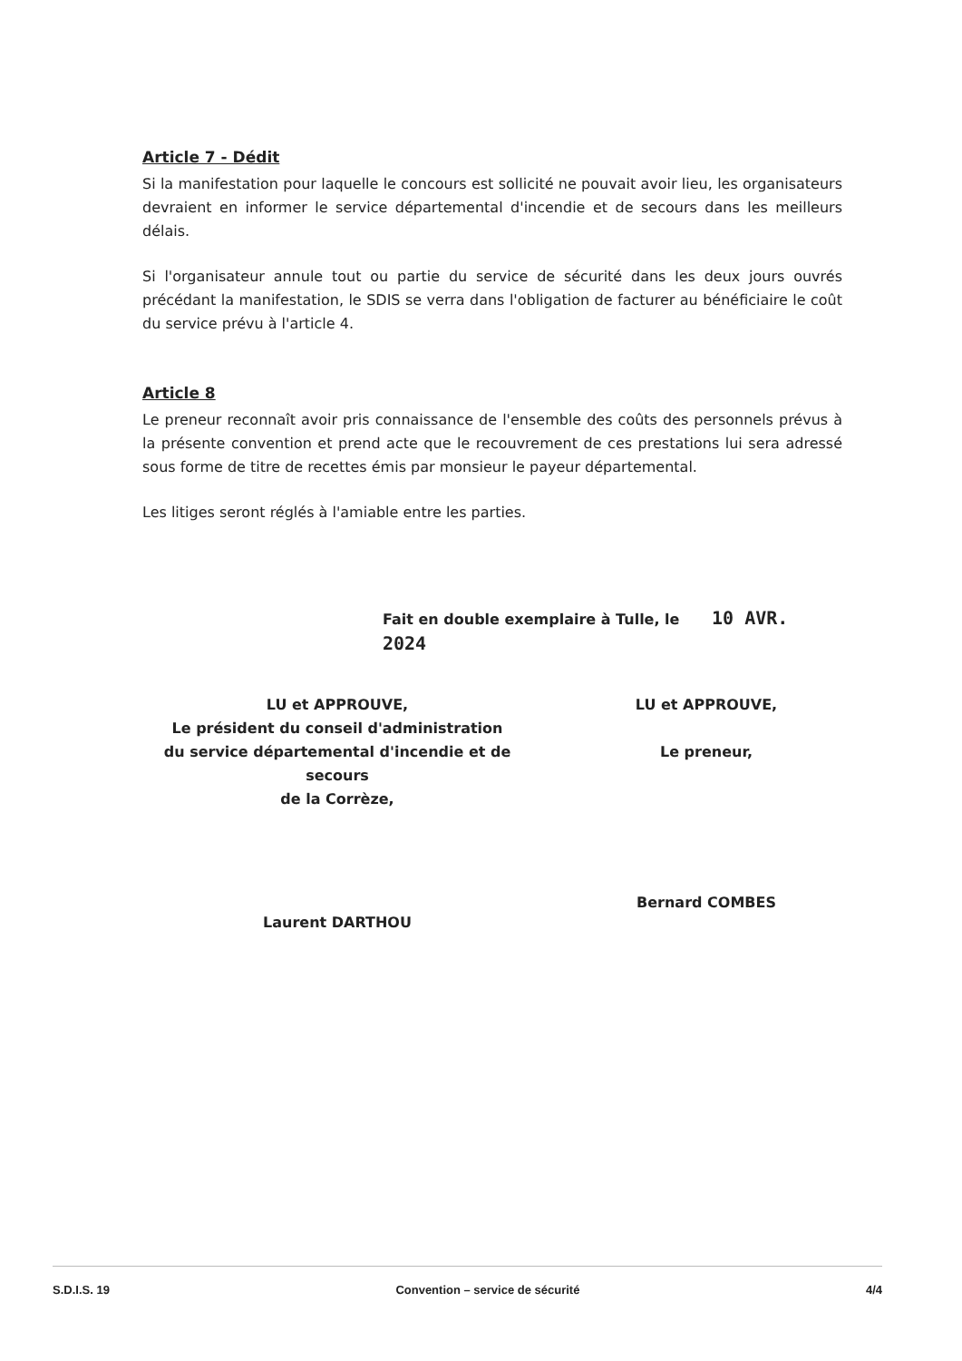Article 7 - Dédit
Si la manifestation pour laquelle le concours est sollicité ne pouvait avoir lieu, les organisateurs devraient en informer le service départemental d'incendie et de secours dans les meilleurs délais.
Si l'organisateur annule tout ou partie du service de sécurité dans les deux jours ouvrés précédant la manifestation, le SDIS se verra dans l'obligation de facturer au bénéficiaire le coût du service prévu à l'article 4.
Article 8
Le preneur reconnaît avoir pris connaissance de l'ensemble des coûts des personnels prévus à la présente convention et prend acte que le recouvrement de ces prestations lui sera adressé sous forme de titre de recettes émis par monsieur le payeur départemental.
Les litiges seront réglés à l'amiable entre les parties.
Fait en double exemplaire à Tulle, le 10 AVR. 2024
LU et APPROUVE,
Le président du conseil d'administration
du service départemental d'incendie et de secours
de la Corrèze,
Laurent DARTHOU
LU et APPROUVE,
Le preneur,
Bernard COMBES
S.D.I.S. 19 Convention – service de sécurité 4/4